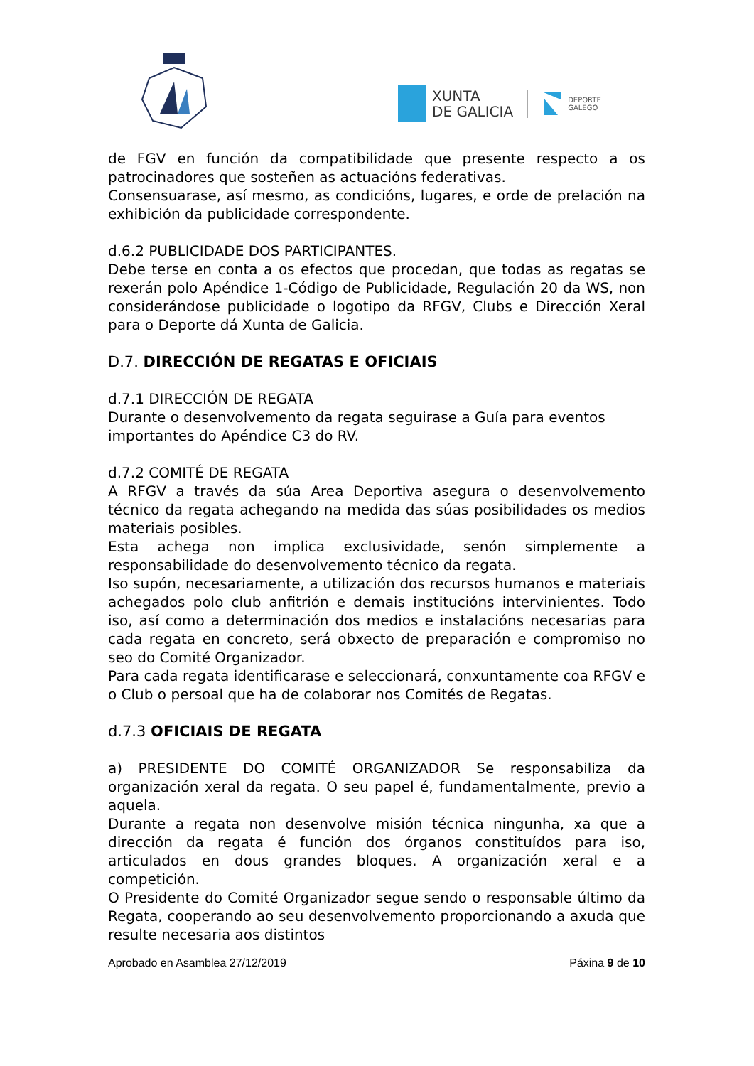XUNTA
DE GALICIA
DEPORTE
GALEGO
de FGV en función da compatibilidade que presente respecto a os patrocinadores que sosteñen as actuacións federativas.
Consensuarase, así mesmo, as condicións, lugares, e orde de prelación na exhibición da publicidade correspondente.
d.6.2 PUBLICIDADE DOS PARTICIPANTES.
Debe terse en conta a os efectos que procedan, que todas as regatas se rexerán polo Apéndice 1-Código de Publicidade, Regulación 20 da WS, non considerándose publicidade o logotipo da RFGV, Clubs e Dirección Xeral para o Deporte dá Xunta de Galicia.
D.7. DIRECCIÓN DE REGATAS E OFICIAIS
d.7.1 DIRECCIÓN DE REGATA
Durante o desenvolvemento da regata seguirase a Guía para eventos importantes do Apéndice C3 do RV.
d.7.2 COMITÉ DE REGATA
A RFGV a través da súa Area Deportiva asegura o desenvolvemento técnico da regata achegando na medida das súas posibilidades os medios materiais posibles.
Esta achega non implica exclusividade, senón simplemente a responsabilidade do desenvolvemento técnico da regata.
Iso supón, necesariamente, a utilización dos recursos humanos e materiais achegados polo club anfitrión e demais institucións intervinientes. Todo iso, así como a determinación dos medios e instalacións necesarias para cada regata en concreto, será obxecto de preparación e compromiso no seo do Comité Organizador.
Para cada regata identificarase e seleccionará, conxuntamente coa RFGV e o Club o persoal que ha de colaborar nos Comités de Regatas.
d.7.3 OFICIAIS DE REGATA
a) PRESIDENTE DO COMITÉ ORGANIZADOR Se responsabiliza da organización xeral da regata. O seu papel é, fundamentalmente, previo a aquela.
Durante a regata non desenvolve misión técnica ningunha, xa que a dirección da regata é función dos órganos constituídos para iso, articulados en dous grandes bloques. A organización xeral e a competición.
O Presidente do Comité Organizador segue sendo o responsable último da Regata, cooperando ao seu desenvolvemento proporcionando a axuda que resulte necesaria aos distintos
Aprobado en Asamblea 27/12/2019 Páxina 9 de 10